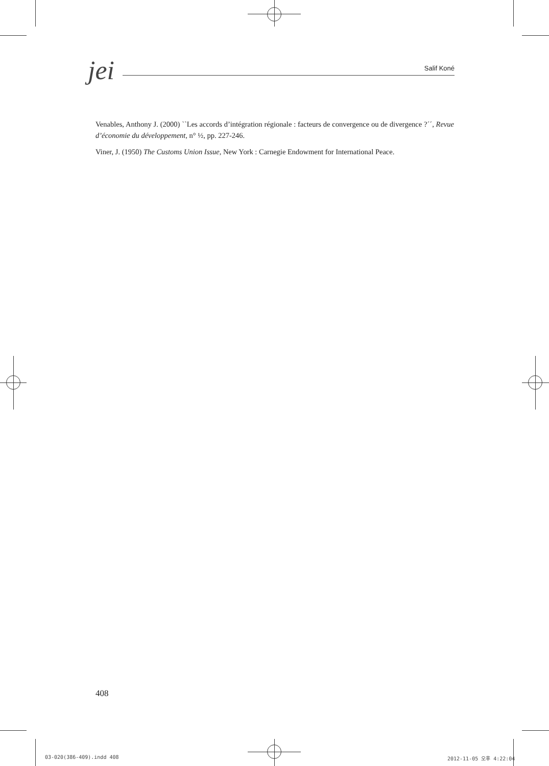jei
Salif Koné
Venables, Anthony J. (2000) ``Les accords d’intégration régionale : facteurs de convergence ou de divergence ?´´, Revue d’économie du développement, n° ½, pp. 227-246.
Viner, J. (1950) The Customs Union Issue, New York : Carnegie Endowment for International Peace.
408
03-020(386-409).indd 408 2012-11-05 오후 4:22:04